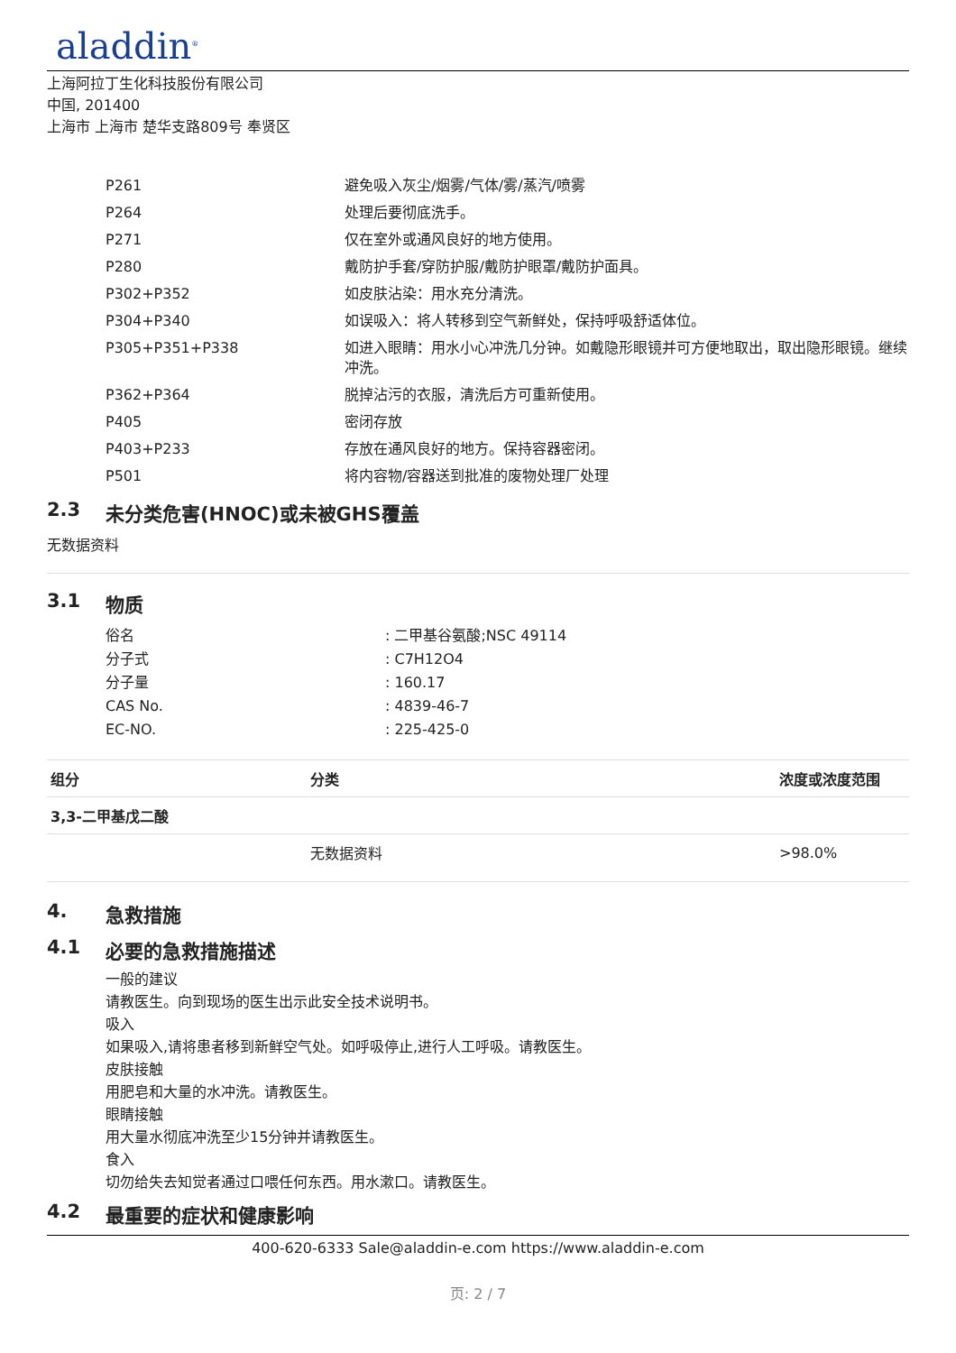aladdin<sup>®</sup>
上海阿拉丁生化科技股份有限公司
中国, 201400
上海市 上海市 楚华支路809号 奉贤区
| P261 | 避免吸入灰尘/烟雾/气体/雾/蒸汽/喷雾 |
| P264 | 处理后要彻底洗手。 |
| P271 | 仅在室外或通风良好的地方使用。 |
| P280 | 戴防护手套/穿防护服/戴防护眼罩/戴防护面具。 |
| P302+P352 | 如皮肤沾染：用水充分清洗。 |
| P304+P340 | 如误吸入：将人转移到空气新鲜处，保持呼吸舒适体位。 |
| P305+P351+P338 | 如进入眼睛：用水小心冲洗几分钟。如戴隐形眼镜并可方便地取出，取出隐形眼镜。继续冲洗。 |
| P362+P364 | 脱掉沾污的衣服，清洗后方可重新使用。 |
| P405 | 密闭存放 |
| P403+P233 | 存放在通风良好的地方。保持容器密闭。 |
| P501 | 将内容物/容器送到批准的废物处理厂处理 |
2.3 未分类危害(HNOC)或未被GHS覆盖
无数据资料
3.1 物质
| 俗名 | : 二甲基谷氨酸;NSC 49114 |
| 分子式 | : C7H12O4 |
| 分子量 | : 160.17 |
| CAS No. | : 4839-46-7 |
| EC-NO. | : 225-425-0 |
| 组分 | 分类 | 浓度或浓度范围 |
| --- | --- | --- |
| 3,3-二甲基戊二酸 | | |
| | 无数据资料 | >98.0% |
4. 急救措施
4.1 必要的急救措施描述
一般的建议
请教医生。向到现场的医生出示此安全技术说明书。
吸入
如果吸入,请将患者移到新鲜空气处。如呼吸停止,进行人工呼吸。请教医生。
皮肤接触
用肥皂和大量的水冲洗。请教医生。
眼睛接触
用大量水彻底冲洗至少15分钟并请教医生。
食入
切勿给失去知觉者通过口喂任何东西。用水漱口。请教医生。
4.2 最重要的症状和健康影响
400-620-6333 Sale@aladdin-e.com https://www.aladdin-e.com
页: 2 / 7